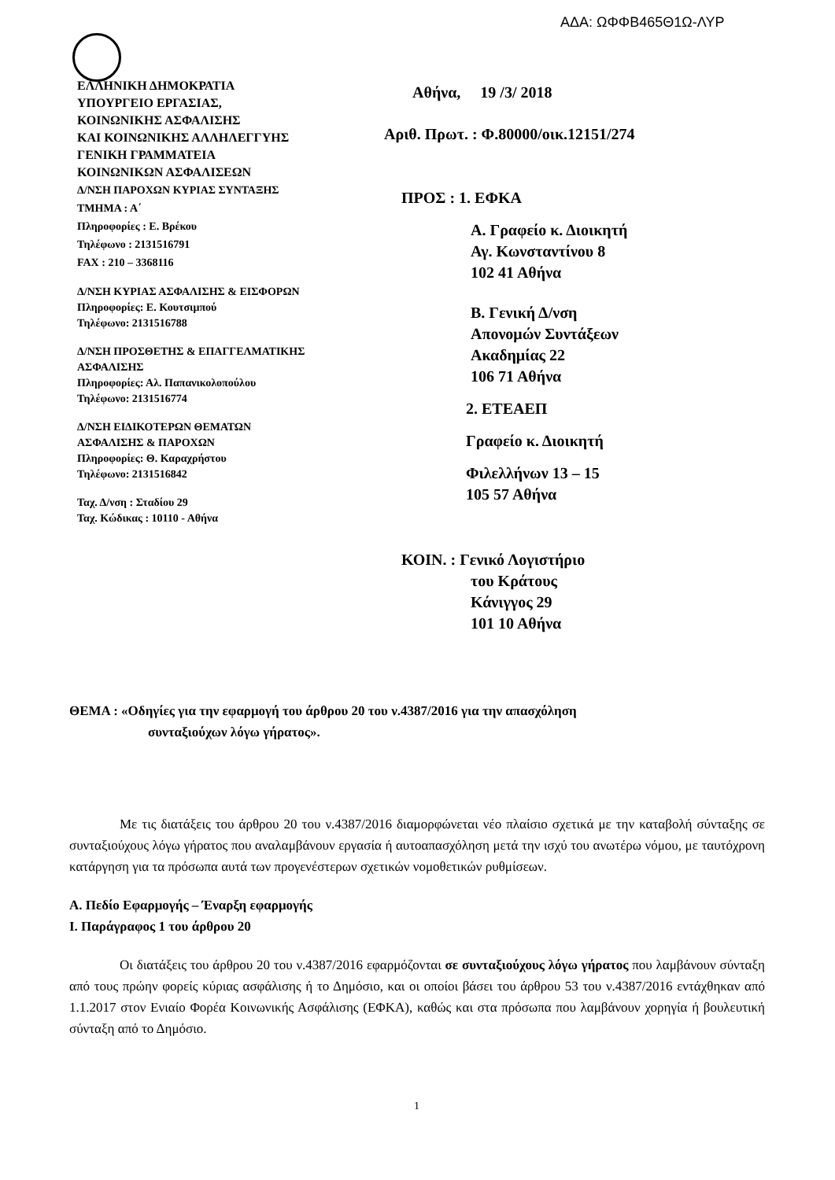ΑΔΑ: ΩΦΦΒ465Θ1Ω-ΛΥΡ
ΕΛΛΗΝΙΚΗ ΔΗΜΟΚΡΑΤΙΑ
ΥΠΟΥΡΓΕΙΟ ΕΡΓΑΣΙΑΣ,
ΚΟΙΝΩΝΙΚΗΣ ΑΣΦΑΛΙΣΗΣ
ΚΑΙ ΚΟΙΝΩΝΙΚΗΣ ΑΛΛΗΛΕΓΓΥΗΣ
ΓΕΝΙΚΗ ΓΡΑΜΜΑΤΕΙΑ
ΚΟΙΝΩΝΙΚΩΝ ΑΣΦΑΛΙΣΕΩΝ
Δ/ΝΣΗ ΠΑΡΟΧΩΝ ΚΥΡΙΑΣ ΣΥΝΤΑΞΗΣ
ΤΜΗΜΑ : Α΄
Πληροφορίες : Ε. Βρέκου
Τηλέφωνο : 2131516791
FAX : 210 – 3368116
Δ/ΝΣΗ ΚΥΡΙΑΣ ΑΣΦΑΛΙΣΗΣ & ΕΙΣΦΟΡΩΝ
Πληροφορίες: Ε. Κουτσιμπού
Τηλέφωνο: 2131516788
Δ/ΝΣΗ ΠΡΟΣΘΕΤΗΣ & ΕΠΑΓΓΕΛΜΑΤΙΚΗΣ
ΑΣΦΑΛΙΣΗΣ
Πληροφορίες: Αλ. Παπανικολοπούλου
Τηλέφωνο: 2131516774
Δ/ΝΣΗ ΕΙΔΙΚΟΤΕΡΩΝ ΘΕΜΑΤΩΝ
ΑΣΦΑΛΙΣΗΣ & ΠΑΡΟΧΩΝ
Πληροφορίες: Θ. Καραχρήστου
Τηλέφωνο: 2131516842
Ταχ. Δ/νση : Σταδίου 29
Ταχ. Κώδικας : 10110 - Αθήνα
Αθήνα, 19 /3/ 2018
Αριθ. Πρωτ. : Φ.80000/οικ.12151/274
ΠΡΟΣ : 1. ΕΦΚΑ
Α. Γραφείο κ. Διοικητή
Αγ. Κωνσταντίνου 8
102 41 Αθήνα
Β. Γενική Δ/νση
Απονομών Συντάξεων
Ακαδημίας 22
106 71 Αθήνα
2. ΕΤΕΑΕΠ
Γραφείο κ. Διοικητή
Φιλελλήνων 13 – 15
105 57 Αθήνα
ΚΟΙΝ. : Γενικό Λογιστήριο
του Κράτους
Κάνιγγος 29
101 10 Αθήνα
ΘΕΜΑ : «Οδηγίες για την εφαρμογή του άρθρου 20 του ν.4387/2016 για την απασχόληση
συνταξιούχων λόγω γήρατος».
Με τις διατάξεις του άρθρου 20 του ν.4387/2016 διαμορφώνεται νέο πλαίσιο σχετικά με την καταβολή σύνταξης σε συνταξιούχους λόγω γήρατος που αναλαμβάνουν εργασία ή αυτοαπασχόληση μετά την ισχύ του ανωτέρω νόμου, με ταυτόχρονη κατάργηση για τα πρόσωπα αυτά των προγενέστερων σχετικών νομοθετικών ρυθμίσεων.
Α. Πεδίο Εφαρμογής – Έναρξη εφαρμογής
Ι. Παράγραφος 1 του άρθρου 20
Οι διατάξεις του άρθρου 20 του ν.4387/2016 εφαρμόζονται σε συνταξιούχους λόγω γήρατος που λαμβάνουν σύνταξη από τους πρώην φορείς κύριας ασφάλισης ή το Δημόσιο, και οι οποίοι βάσει του άρθρου 53 του ν.4387/2016 εντάχθηκαν από 1.1.2017 στον Ενιαίο Φορέα Κοινωνικής Ασφάλισης (ΕΦΚΑ), καθώς και στα πρόσωπα που λαμβάνουν χορηγία ή βουλευτική σύνταξη από το Δημόσιο.
1